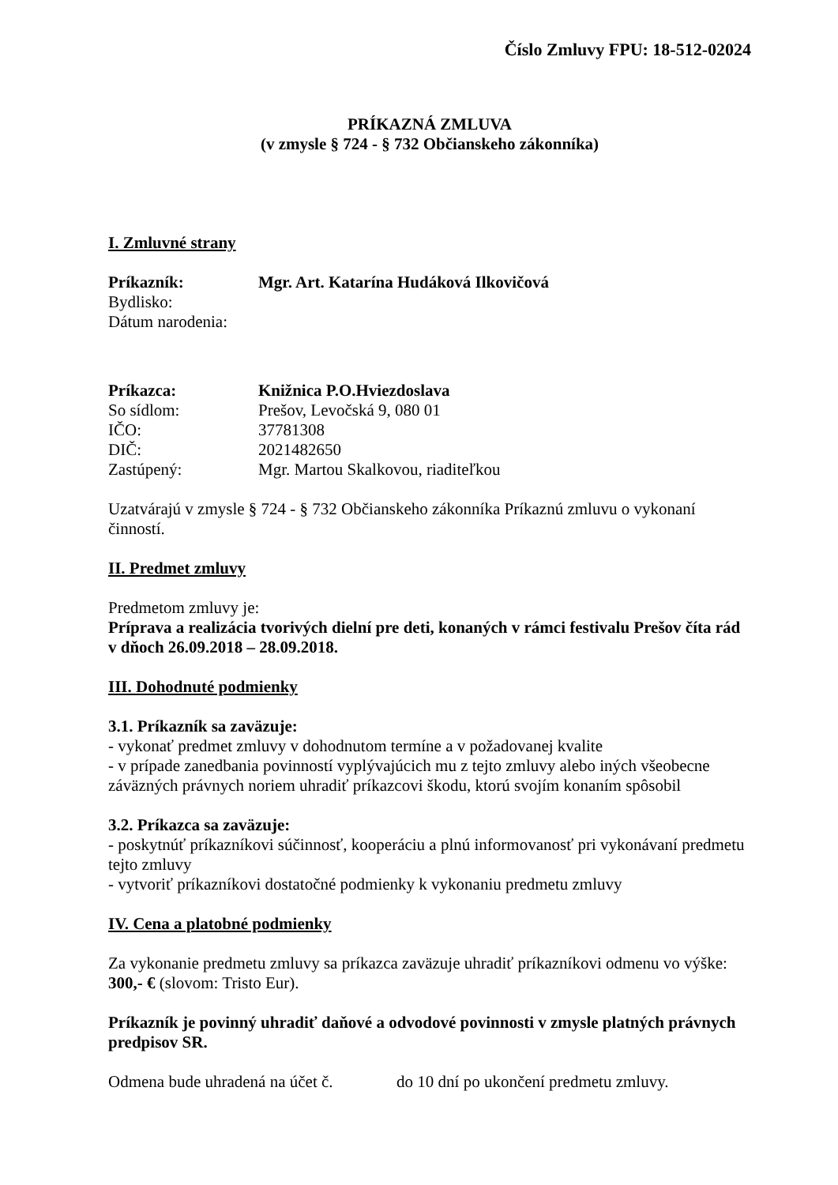Číslo Zmluvy FPU: 18-512-02024
PRÍKAZNÁ ZMLUVA
(v zmysle § 724 - § 732 Občianskeho zákonníka)
I. Zmluvné strany
Príkazník: Mgr. Art. Katarína Hudáková Ilkovičová
Bydlisko:
Dátum narodenia:
Príkazca: Knižnica P.O.Hviezdoslava
So sídlom: Prešov, Levočská 9, 080 01
IČO: 37781308
DIČ: 2021482650
Zastúpený: Mgr. Martou Skalkovou, riaditeľkou
Uzatvárajú v zmysle § 724 - § 732 Občianskeho zákonníka Príkaznú zmluvu o vykonaní činností.
II. Predmet zmluvy
Predmetom zmluvy je:
Príprava a realizácia tvorivých dielní pre deti, konaných v rámci festivalu Prešov číta rád v dňoch 26.09.2018 – 28.09.2018.
III. Dohodnuté podmienky
3.1. Príkazník sa zaväzuje:
- vykonať predmet zmluvy v dohodnutom termíne a v požadovanej kvalite
- v prípade zanedbania povinností vyplývajúcich mu z tejto zmluvy alebo iných všeobecne záväzných právnych noriem uhradiť príkazcovi škodu, ktorú svojím konaním spôsobil
3.2. Príkazca sa zaväzuje:
- poskytnúť príkazníkovi súčinnosť, kooperáciu a plnú informovanosť pri vykonávaní predmetu tejto zmluvy
- vytvoriť príkazníkovi dostatočné podmienky k vykonaniu predmetu zmluvy
IV. Cena a platobné podmienky
Za vykonanie predmetu zmluvy sa príkazca zaväzuje uhradiť príkazníkovi odmenu vo výške: 300,- € (slovom: Tristo Eur).
Príkazník je povinný uhradiť daňové a odvodové povinnosti v zmysle platných právnych predpisov SR.
Odmena bude uhradená na účet č. do 10 dní po ukončení predmetu zmluvy.